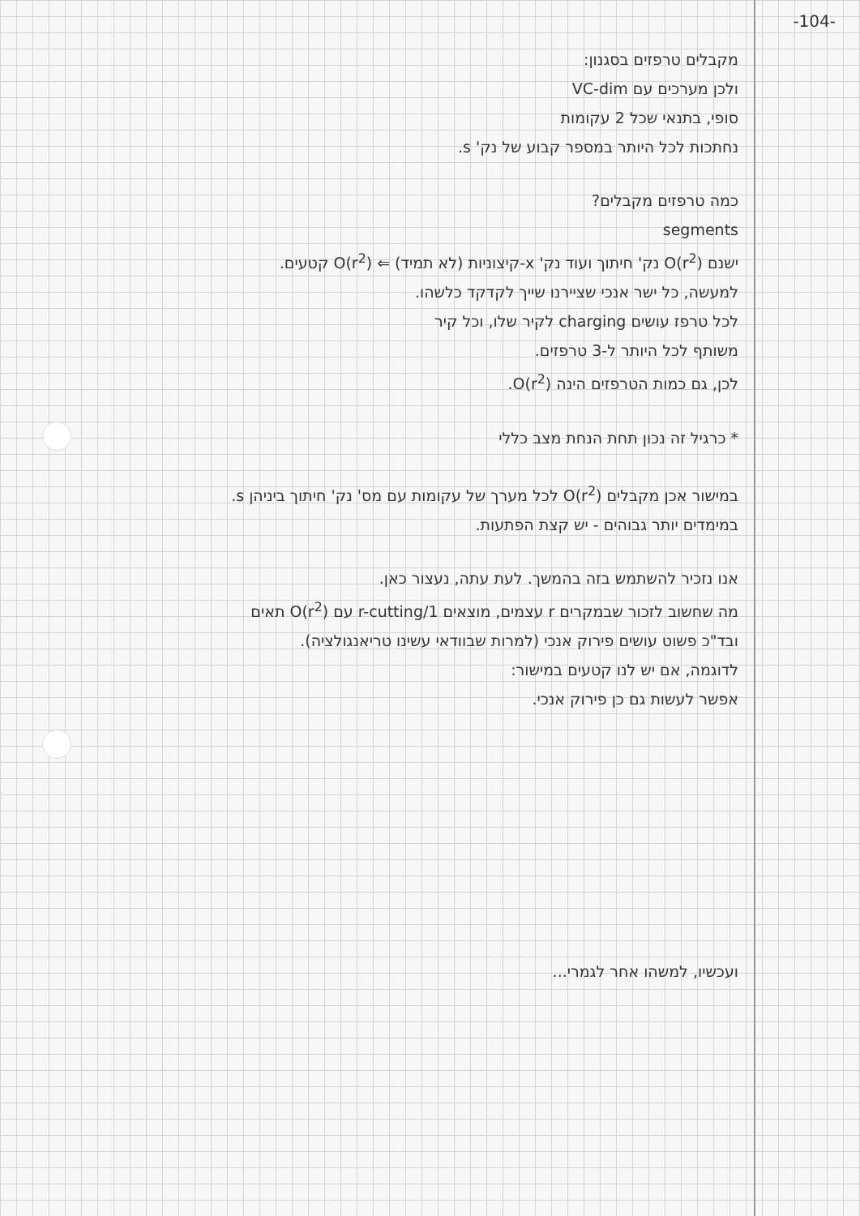-104-
מקבלים טרפזים בסגנון:
ולכן מערכים עם VC-dim
סופי, בתנאי שכל 2 עקומות
נחתכות לכל היותר במספר קבוע של נק' s.
כמה טרפזים מקבלים?
segments
ישנם O(r<sup>2</sup>) נק' חיתוך ועוד נק' x-קיצוניות (לא תמיד) ⇐ O(r<sup>2</sup>) קטעים.
למעשה, כל ישר אנכי שציירנו שייך לקדקד כלשהו.
לכל טרפז עושים charging לקיר שלו, וכל קיר
משותף לכל היותר ל-3 טרפזים.
לכן, גם כמות הטרפזים הינה O(r<sup>2</sup>).
* כרגיל זה נכון תחת הנחת מצב כללי
במישור אכן מקבלים O(r<sup>2</sup>) לכל מערך של עקומות עם מס' נק' חיתוך ביניהן s.
במימדים יותר גבוהים - יש קצת הפתעות.
אנו נזכיר להשתמש בזה בהמשך. לעת עתה, נעצור כאן.
מה שחשוב לזכור שבמקרים r עצמים, מוצאים 1/r-cutting עם O(r<sup>2</sup>) תאים
ובד"כ פשוט עושים פירוק אנכי (למרות שבוודאי עשינו טריאנגולציה).
לדוגמה, אם יש לנו קטעים במישור:
אפשר לעשות גם כן פירוק אנכי.
ועכשיו, למשהו אחר לגמרי...